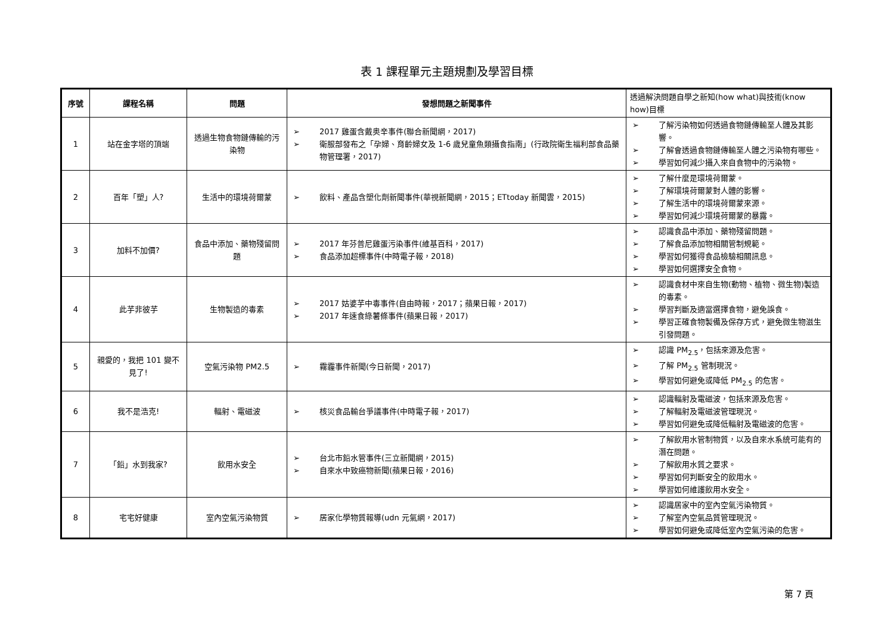表 1 課程單元主題規劃及學習目標
| 序號 | 課程名稱 | 問題 | 發想問題之新聞事件 | 透過解決問題自學之新知(how what)與技術(know how)目標 |
| --- | --- | --- | --- | --- |
| 1 | 站在金字塔的頂端 | 透過生物食物鏈傳輸的污染物 | ➢ 2017 雞蛋含戴奥辛事件(聯合新聞網，2017) ➢ 衛服部發布之「孕婦、育齡婦女及 1-6 歲兒童魚類攝食指南」(行政院衛生福利部食品藥物管理署，2017) | ➢ 了解污染物如何透過食物鏈傳輸至人體及其影響。 ➢ 了解會透過食物鏈傳輸至人體之污染物有哪些。 ➢ 學習如何減少攝入來自食物中的污染物。 |
| 2 | 百年「塑」人? | 生活中的環境荷爾蒙 | ➢ 飲料、產品含塑化劑新聞事件(華視新聞網，2015；ETtoday 新聞雲，2015) | ➢ 了解什麼是環境荷爾蒙。 ➢ 了解環境荷爾蒙對人體的影響。 ➢ 了解生活中的環境荷爾蒙來源。 ➢ 學習如何減少環境荷爾蒙的暴露。 |
| 3 | 加料不加價? | 食品中添加、藥物殘留問題 | ➢ 2017 年芬普尼雞蛋污染事件(維基百科，2017) ➢ 食品添加超標事件(中時電子報，2018) | ➢ 認識食品中添加、藥物殘留問題。 ➢ 了解食品添加物相關管制規範。 ➢ 學習如何獲得食品檢驗相關訊息。 ➢ 學習如何選擇安全食物。 |
| 4 | 此芋非彼芋 | 生物製造的毒素 | ➢ 2017 姑婆芋中毒事件(自由時報，2017；蘋果日報，2017) ➢ 2017 年速食綠薯條事件(蘋果日報，2017) | ➢ 認識食材中來自生物(動物、植物、微生物)製造的毒素。 ➢ 學習判斷及適當選擇食物，避免誤食。 ➢ 學習正確食物製備及保存方式，避免微生物滋生引發問題。 |
| 5 | 親愛的，我把 101 變不見了! | 空氣污染物 PM2.5 | ➢ 霧霾事件新聞(今日新聞，2017) | ➢ 認識 PM<sub>2.5</sub>，包括來源及危害。 ➢ 了解 PM<sub>2.5</sub> 管制現況。 ➢ 學習如何避免或降低 PM<sub>2.5</sub> 的危害。 |
| 6 | 我不是浩克! | 輻射、電磁波 | ➢ 核災食品輸台爭議事件(中時電子報，2017) | ➢ 認識輻射及電磁波，包括來源及危害。 ➢ 了解輻射及電磁波管理現況。 ➢ 學習如何避免或降低輻射及電磁波的危害。 |
| 7 | 「鉛」水到我家? | 飲用水安全 | ➢ 台北市鉛水管事件(三立新聞網，2015) ➢ 自來水中致癌物新聞(蘋果日報，2016) | ➢ 了解飲用水管制物質，以及自來水系統可能有的潛在問題。 ➢ 了解飲用水質之要求。 ➢ 學習如何判斷安全的飲用水。 ➢ 學習如何維護飲用水安全。 |
| 8 | 宅宅好健康 | 室內空氣污染物質 | ➢ 居家化學物質報導(udn 元氣網，2017) | ➢ 認識居家中的室內空氣污染物質。 ➢ 了解室內空氣品質管理現況。 ➢ 學習如何避免或降低室內空氣污染的危害。 |
第 7 頁